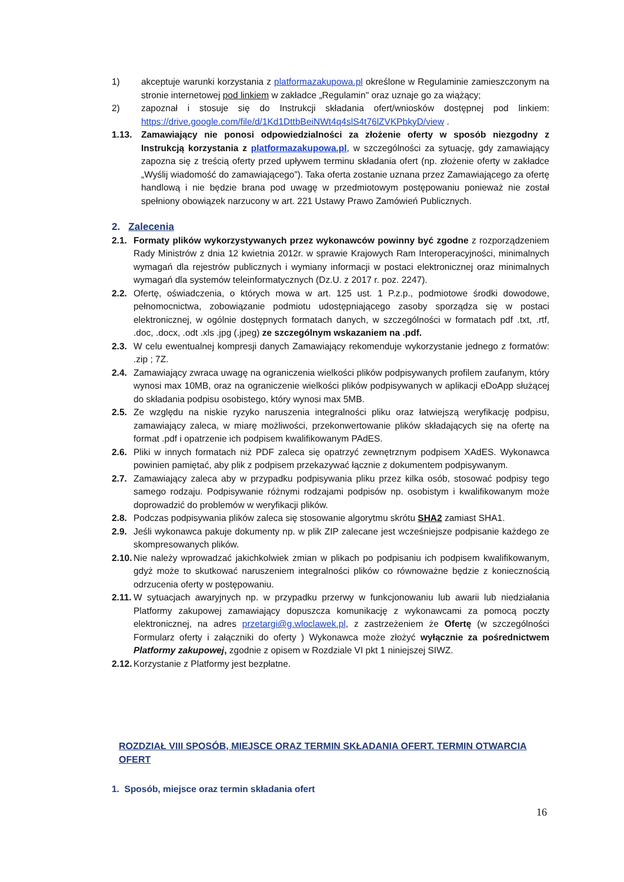1) akceptuje warunki korzystania z platformazakupowa.pl określone w Regulaminie zamieszczonym na stronie internetowej pod linkiem w zakładce „Regulamin" oraz uznaje go za wiążący;
2) zapoznał i stosuje się do Instrukcji składania ofert/wniosków dostępnej pod linkiem: https://drive.google.com/file/d/1Kd1DttbBeiNWt4q4slS4t76lZVKPbkyD/view .
1.13. Zamawiający nie ponosi odpowiedzialności za złożenie oferty w sposób niezgodny z Instrukcją korzystania z platformazakupowa.pl, w szczególności za sytuację, gdy zamawiający zapozna się z treścią oferty przed upływem terminu składania ofert (np. złożenie oferty w zakładce „Wyślij wiadomość do zamawiającego”). Taka oferta zostanie uznana przez Zamawiającego za ofertę handlową i nie będzie brana pod uwagę w przedmiotowym postępowaniu ponieważ nie został spełniony obowiązek narzucony w art. 221 Ustawy Prawo Zamówień Publicznych.
2. Zalecenia
2.1. Formaty plików wykorzystywanych przez wykonawców powinny być zgodne z rozporządzeniem Rady Ministrów z dnia 12 kwietnia 2012r. w sprawie Krajowych Ram Interoperacyjności, minimalnych wymagań dla rejestrów publicznych i wymiany informacji w postaci elektronicznej oraz minimalnych wymagań dla systemów teleinformatycznych (Dz.U. z 2017 r. poz. 2247).
2.2. Ofertę, oświadczenia, o których mowa w art. 125 ust. 1 P.z.p., podmiotowe środki dowodowe, pełnomocnictwa, zobowiązanie podmiotu udostępniającego zasoby sporządza się w postaci elektronicznej, w ogólnie dostępnych formatach danych, w szczególności w formatach pdf .txt, .rtf, .doc, .docx, .odt .xls .jpg (.jpeg) ze szczególnym wskazaniem na .pdf.
2.3. W celu ewentualnej kompresji danych Zamawiający rekomenduje wykorzystanie jednego z formatów: .zip ; 7Z.
2.4. Zamawiający zwraca uwagę na ograniczenia wielkości plików podpisywanych profilem zaufanym, który wynosi max 10MB, oraz na ograniczenie wielkości plików podpisywanych w aplikacji eDoApp służącej do składania podpisu osobistego, który wynosi max 5MB.
2.5. Ze względu na niskie ryzyko naruszenia integralności pliku oraz łatwiejszą weryfikację podpisu, zamawiający zaleca, w miarę możliwości, przekonwertowanie plików składających się na ofertę na format .pdf i opatrzenie ich podpisem kwalifikowanym PAdES.
2.6. Pliki w innych formatach niż PDF zaleca się opatrzyć zewnętrznym podpisem XAdES. Wykonawca powinien pamiętać, aby plik z podpisem przekazywać łącznie z dokumentem podpisywanym.
2.7. Zamawiający zaleca aby w przypadku podpisywania pliku przez kilka osób, stosować podpisy tego samego rodzaju. Podpisywanie różnymi rodzajami podpisów np. osobistym i kwalifikowanym może doprowadzić do problemów w weryfikacji plików.
2.8. Podczas podpisywania plików zaleca się stosowanie algorytmu skrótu SHA2 zamiast SHA1.
2.9. Jeśli wykonawca pakuje dokumenty np. w plik ZIP zalecane jest wcześniejsze podpisanie każdego ze skompresowanych plików.
2.10. Nie należy wprowadzać jakichkolwiek zmian w plikach po podpisaniu ich podpisem kwalifikowanym, gdyż może to skutkować naruszeniem integralności plików co równoważne będzie z koniecznością odrzucenia oferty w postępowaniu.
2.11. W sytuacjach awaryjnych np. w przypadku przerwy w funkcjonowaniu lub awarii lub niedziałania Platformy zakupowej zamawiający dopuszcza komunikację z wykonawcami za pomocą poczty elektronicznej, na adres przetargi@g.wloclawek.pl, z zastrzeżeniem że Ofertę (w szczególności Formularz oferty i załączniki do oferty ) Wykonawca może złożyć wyłącznie za pośrednictwem Platformy zakupowej, zgodnie z opisem w Rozdziale VI pkt 1 niniejszej SIWZ.
2.12. Korzystanie z Platformy jest bezpłatne.
ROZDZIAŁ VIII SPOSÓB, MIEJSCE ORAZ TERMIN SKŁADANIA OFERT. TERMIN OTWARCIA OFERT
1. Sposób, miejsce oraz termin składania ofert
16